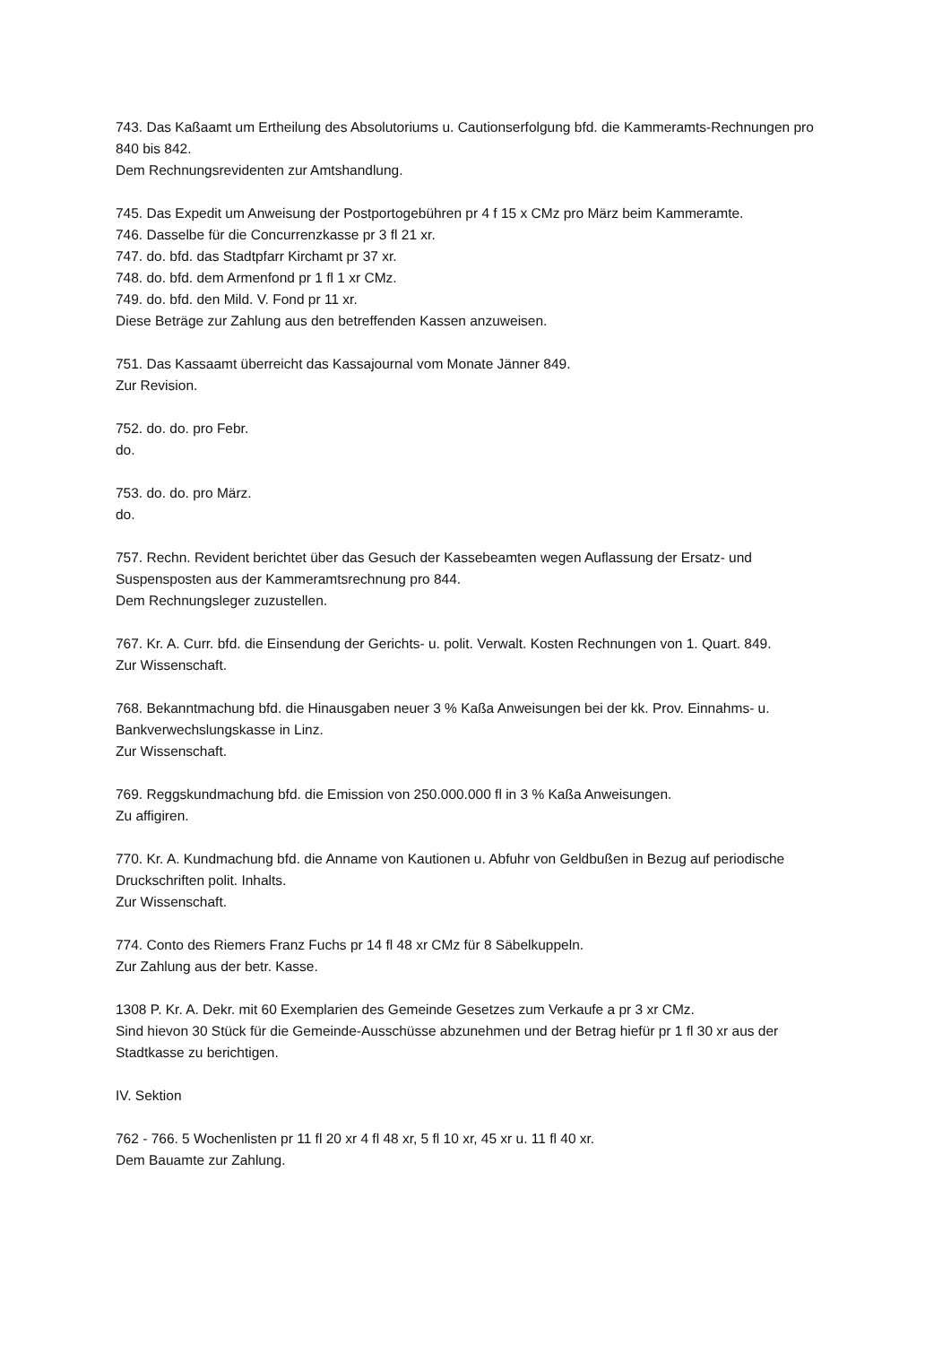743. Das Kaßaamt um Ertheilung des Absolutoriums u. Cautionserfolgung bfd. die Kammeramts-Rechnungen pro 840 bis 842.
Dem Rechnungsrevidenten zur Amtshandlung.
745. Das Expedit um Anweisung der Postportogebühren pr 4 f 15 x CMz pro März beim Kammeramte.
746. Dasselbe für die Concurrenzkasse pr 3 fl 21 xr.
747. do. bfd. das Stadtpfarr Kirchamt pr 37 xr.
748. do. bfd. dem Armenfond pr 1 fl 1 xr CMz.
749. do. bfd. den Mild. V. Fond pr 11 xr.
Diese Beträge zur Zahlung aus den betreffenden Kassen anzuweisen.
751. Das Kassaamt überreicht das Kassajournal vom Monate Jänner 849.
Zur Revision.
752. do. do. pro Febr.
do.
753. do. do. pro März.
do.
757. Rechn. Revident berichtet über das Gesuch der Kassebeamten wegen Auflassung der Ersatz- und Suspensposten aus der Kammeramtsrechnung pro 844.
Dem Rechnungsleger zuzustellen.
767. Kr. A. Curr. bfd. die Einsendung der Gerichts- u. polit. Verwalt. Kosten Rechnungen von 1. Quart. 849.
Zur Wissenschaft.
768. Bekanntmachung bfd. die Hinausgaben neuer 3 % Kaßa Anweisungen bei der kk. Prov. Einnahms- u. Bankverwechslungskasse in Linz.
Zur Wissenschaft.
769. Reggskundmachung bfd. die Emission von 250.000.000 fl in 3 % Kaßa Anweisungen.
Zu affigiren.
770. Kr. A. Kundmachung bfd. die Anname von Kautionen u. Abfuhr von Geldbußen in Bezug auf periodische Druckschriften polit. Inhalts.
Zur Wissenschaft.
774. Conto des Riemers Franz Fuchs pr 14 fl 48 xr CMz für 8 Säbelkuppeln.
Zur Zahlung aus der betr. Kasse.
1308 P. Kr. A. Dekr. mit 60 Exemplarien des Gemeinde Gesetzes zum Verkaufe a pr 3 xr CMz.
Sind hievon 30 Stück für die Gemeinde-Ausschüsse abzunehmen und der Betrag hiefür pr 1 fl 30 xr aus der Stadtkasse zu berichtigen.
IV. Sektion
762 - 766. 5 Wochenlisten pr 11 fl 20 xr 4 fl 48 xr, 5 fl 10 xr, 45 xr u. 11 fl 40 xr.
Dem Bauamte zur Zahlung.